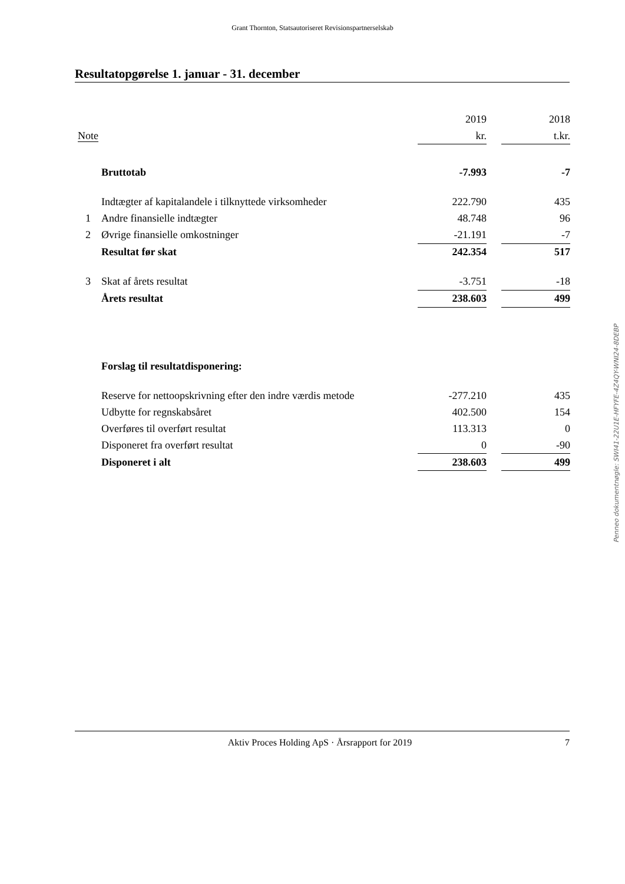Grant Thornton, Statsautoriseret Revisionspartnerselskab
Resultatopgørelse 1. januar - 31. december
| | | 2019 | | 2018 |
| Note | | kr. | | t.kr. |
| | Bruttotab | -7.993 | | -7 |
| | Indtægter af kapitalandele i tilknyttede virksomheder | 222.790 | | 435 |
| 1 | Andre finansielle indtægter | 48.748 | | 96 |
| 2 | Øvrige finansielle omkostninger | -21.191 | | -7 |
| | Resultat før skat | 242.354 | | 517 |
| 3 | Skat af årets resultat | -3.751 | | -18 |
| | Årets resultat | 238.603 | | 499 |
| | Forslag til resultatdisponering: | | | |
| | Reserve for nettoopskrivning efter den indre værdis metode | -277.210 | | 435 |
| | Udbytte for regnskabsåret | 402.500 | | 154 |
| | Overføres til overført resultat | 113.313 | | 0 |
| | Disponeret fra overført resultat | 0 | | -90 |
| | Disponeret i alt | 238.603 | | 499 |
Penneo dokumentnøgle: SWI41-22U1E-HFYFE-4Z4QY-WNI24-8DEBP
Aktiv Proces Holding ApS · Årsrapport for 2019 7